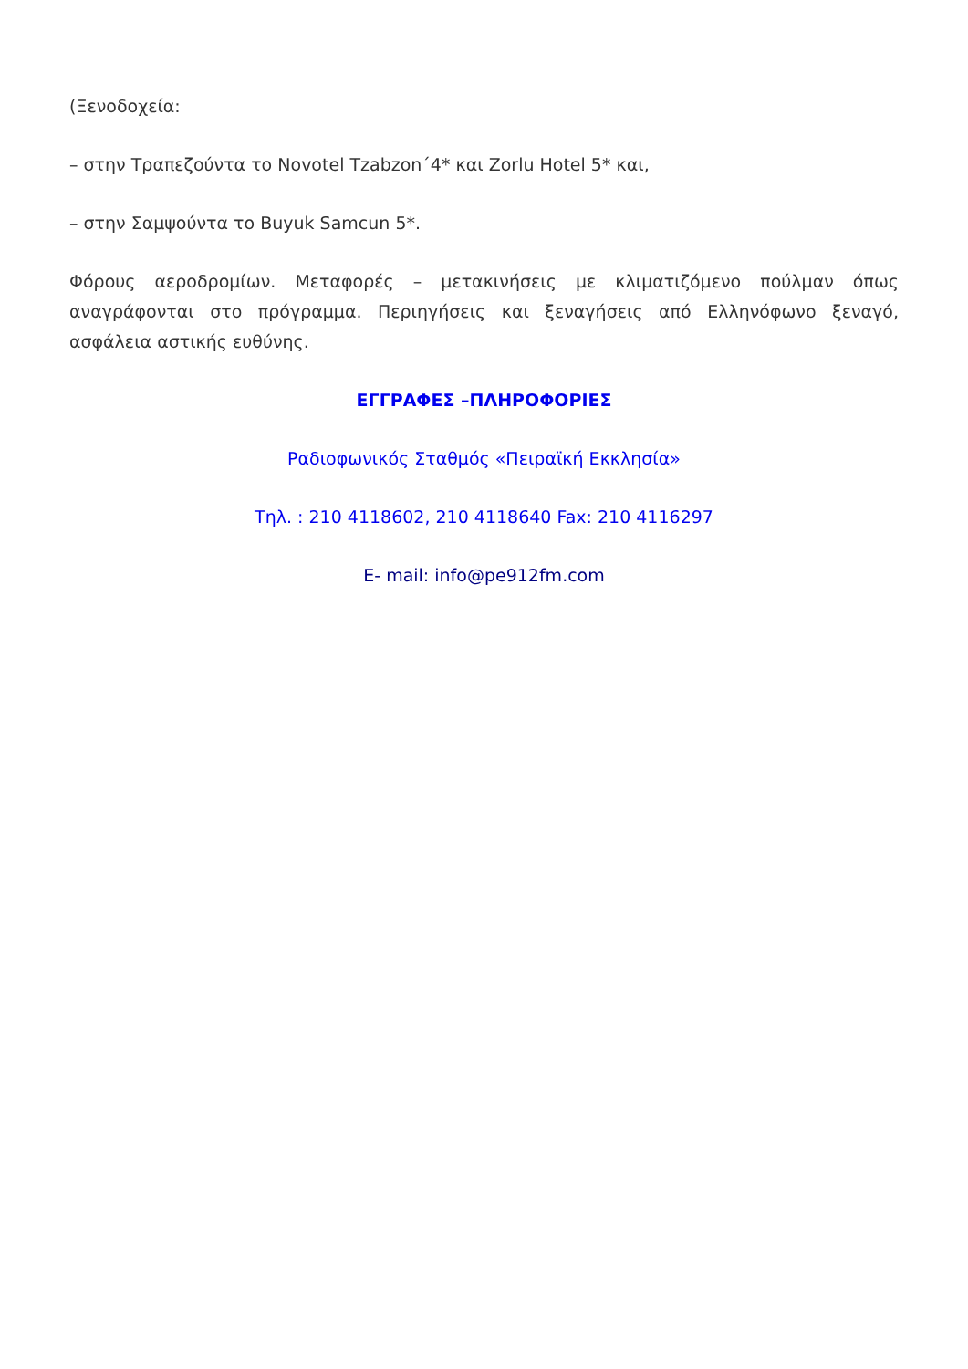(Ξενοδοχεία:
– στην Τραπεζούντα το Novotel Tzabzon΄4* και Zorlu Hotel 5* και,
– στην Σαμψούντα το Buyuk Samcun 5*.
Φόρους αεροδρομίων. Μεταφορές – μετακινήσεις με κλιματιζόμενο πούλμαν όπως αναγράφονται στο πρόγραμμα. Περιηγήσεις και ξεναγήσεις από Ελληνόφωνο ξεναγό, ασφάλεια αστικής ευθύνης.
ΕΓΓΡΑΦΕΣ –ΠΛΗΡΟΦΟΡΙΕΣ
Ραδιοφωνικός Σταθμός «Πειραϊκή Εκκλησία»
Τηλ. : 210 4118602, 210 4118640 Fax: 210 4116297
E- mail: info@pe912fm.com